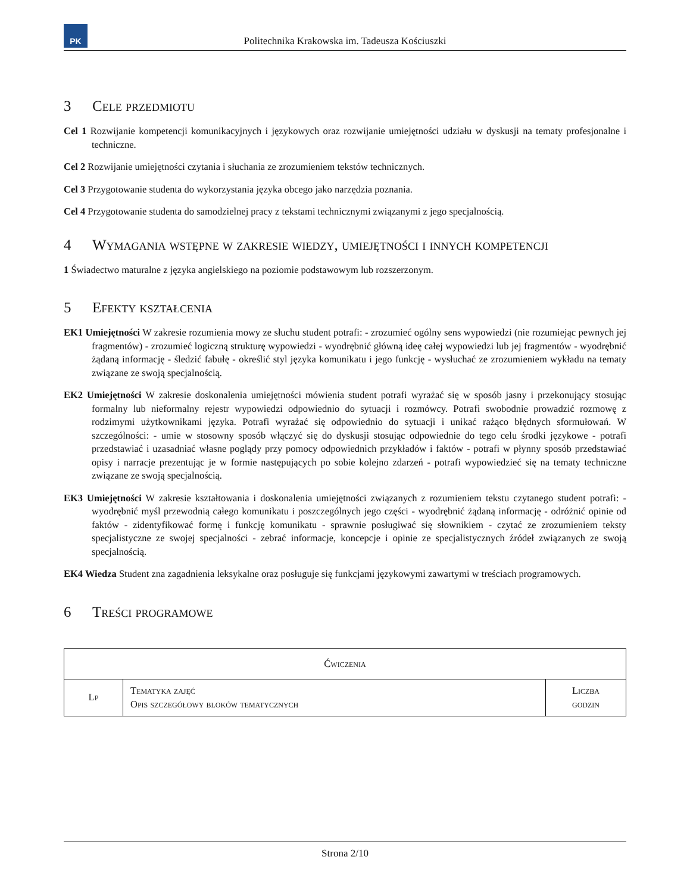PK
Politechnika Krakowska im. Tadeusza Kościuszki
3 Cele przedmiotu
Cel 1 Rozwijanie kompetencji komunikacyjnych i językowych oraz rozwijanie umiejętności udziału w dyskusji na tematy profesjonalne i techniczne.
Cel 2 Rozwijanie umiejętności czytania i słuchania ze zrozumieniem tekstów technicznych.
Cel 3 Przygotowanie studenta do wykorzystania języka obcego jako narzędzia poznania.
Cel 4 Przygotowanie studenta do samodzielnej pracy z tekstami technicznymi związanymi z jego specjalnością.
4 Wymagania wstępne w zakresie wiedzy, umiejętności i innych kompetencji
1 Świadectwo maturalne z języka angielskiego na poziomie podstawowym lub rozszerzonym.
5 Efekty kształcenia
EK1 Umiejętności W zakresie rozumienia mowy ze słuchu student potrafi: - zrozumieć ogólny sens wypowiedzi (nie rozumiejąc pewnych jej fragmentów) - zrozumieć logiczną strukturę wypowiedzi - wyodrębnić główną ideę całej wypowiedzi lub jej fragmentów - wyodrębnić żądaną informację - śledzić fabułę - określić styl języka komunikatu i jego funkcję - wysłuchać ze zrozumieniem wykładu na tematy związane ze swoją specjalnością.
EK2 Umiejętności W zakresie doskonalenia umiejętności mówienia student potrafi wyrażać się w sposób jasny i przekonujący stosując formalny lub nieformalny rejestr wypowiedzi odpowiednio do sytuacji i rozmówcy. Potrafi swobodnie prowadzić rozmowę z rodzimymi użytkownikami języka. Potrafi wyrażać się odpowiednio do sytuacji i unikać rażąco błędnych sformułowań. W szczególności: - umie w stosowny sposób włączyć się do dyskusji stosując odpowiednie do tego celu środki językowe - potrafi przedstawiać i uzasadniać własne poglądy przy pomocy odpowiednich przykładów i faktów - potrafi w płynny sposób przedstawiać opisy i narracje prezentując je w formie następujących po sobie kolejno zdarzeń - potrafi wypowiedzieć się na tematy techniczne związane ze swoją specjalnością.
EK3 Umiejętności W zakresie kształtowania i doskonalenia umiejętności związanych z rozumieniem tekstu czytanego student potrafi: - wyodrębnić myśl przewodnią całego komunikatu i poszczególnych jego części - wyodrębnić żądaną informację - odróżnić opinie od faktów - zidentyfikować formę i funkcję komunikatu - sprawnie posługiwać się słownikiem - czytać ze zrozumieniem teksty specjalistyczne ze swojej specjalności - zebrać informacje, koncepcje i opinie ze specjalistycznych źródeł związanych ze swoją specjalnością.
EK4 Wiedza Student zna zagadnienia leksykalne oraz posługuje się funkcjami językowymi zawartymi w treściach programowych.
6 Treści programowe
| Ćwiczenia | | |
| --- | --- | --- |
| Lp | Tematyka zajęć Opis szczegółowy bloków tematycznych | Liczba godzin |
Strona 2/10